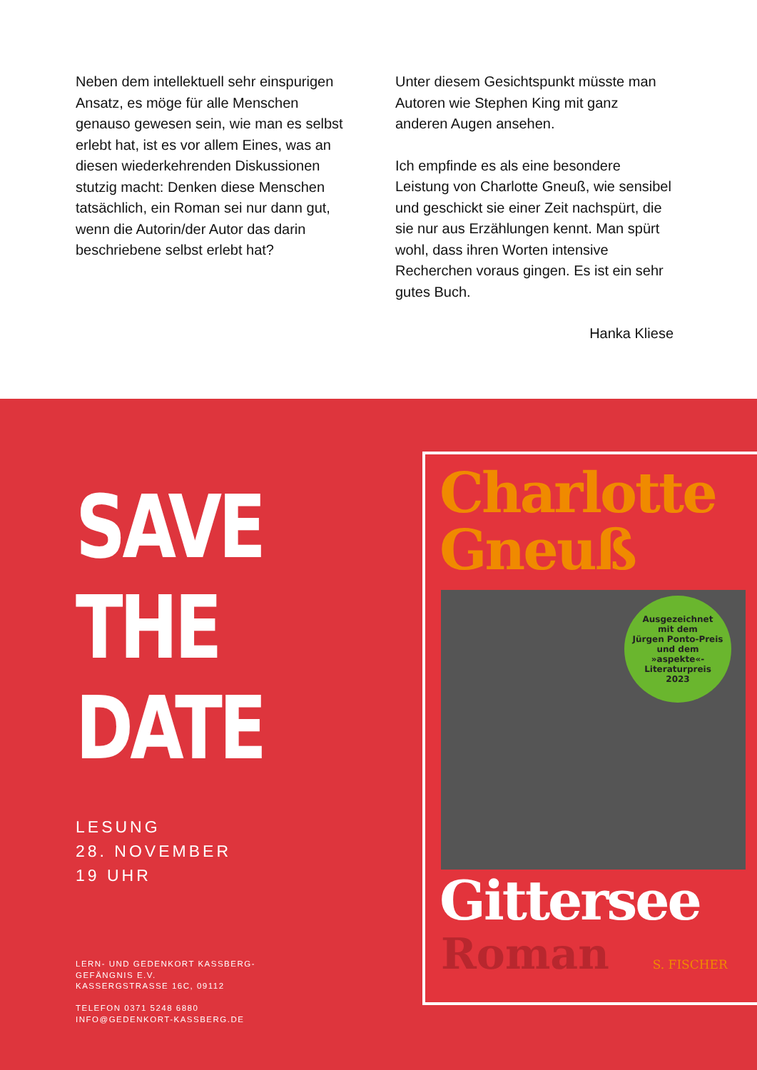Neben dem intellektuell sehr einspurigen Ansatz, es möge für alle Menschen genauso gewesen sein, wie man es selbst erlebt hat, ist es vor allem Eines, was an diesen wiederkehrenden Diskussionen stutzig macht: Denken diese Menschen tatsächlich, ein Roman sei nur dann gut, wenn die Autorin/der Autor das darin beschriebene selbst erlebt hat?
Unter diesem Gesichtspunkt müsste man Autoren wie Stephen King mit ganz anderen Augen ansehen.
Ich empfinde es als eine besondere Leistung von Charlotte Gneuß, wie sensibel und geschickt sie einer Zeit nachspürt, die sie nur aus Erzählungen kennt. Man spürt wohl, dass ihren Worten intensive Recherchen voraus gingen. Es ist ein sehr gutes Buch.
Hanka Kliese
SAVE
THE
DATE
LESUNG
28. NOVEMBER
19 UHR
LERN- UND GEDENKORT KASSBERG-
GEFÄNGNIS E.V.
KASSERGSTRASSE 16C, 09112
TELEFON 0371 5248 6880
INFO@GEDENKORT-KASSBERG.DE
Charlotte
Gneuß
Ausgezeichnet
mit dem
Jürgen Ponto-Preis
und dem
»aspekte«-
Literaturpreis
2023
Gittersee
Roman S. FISCHER